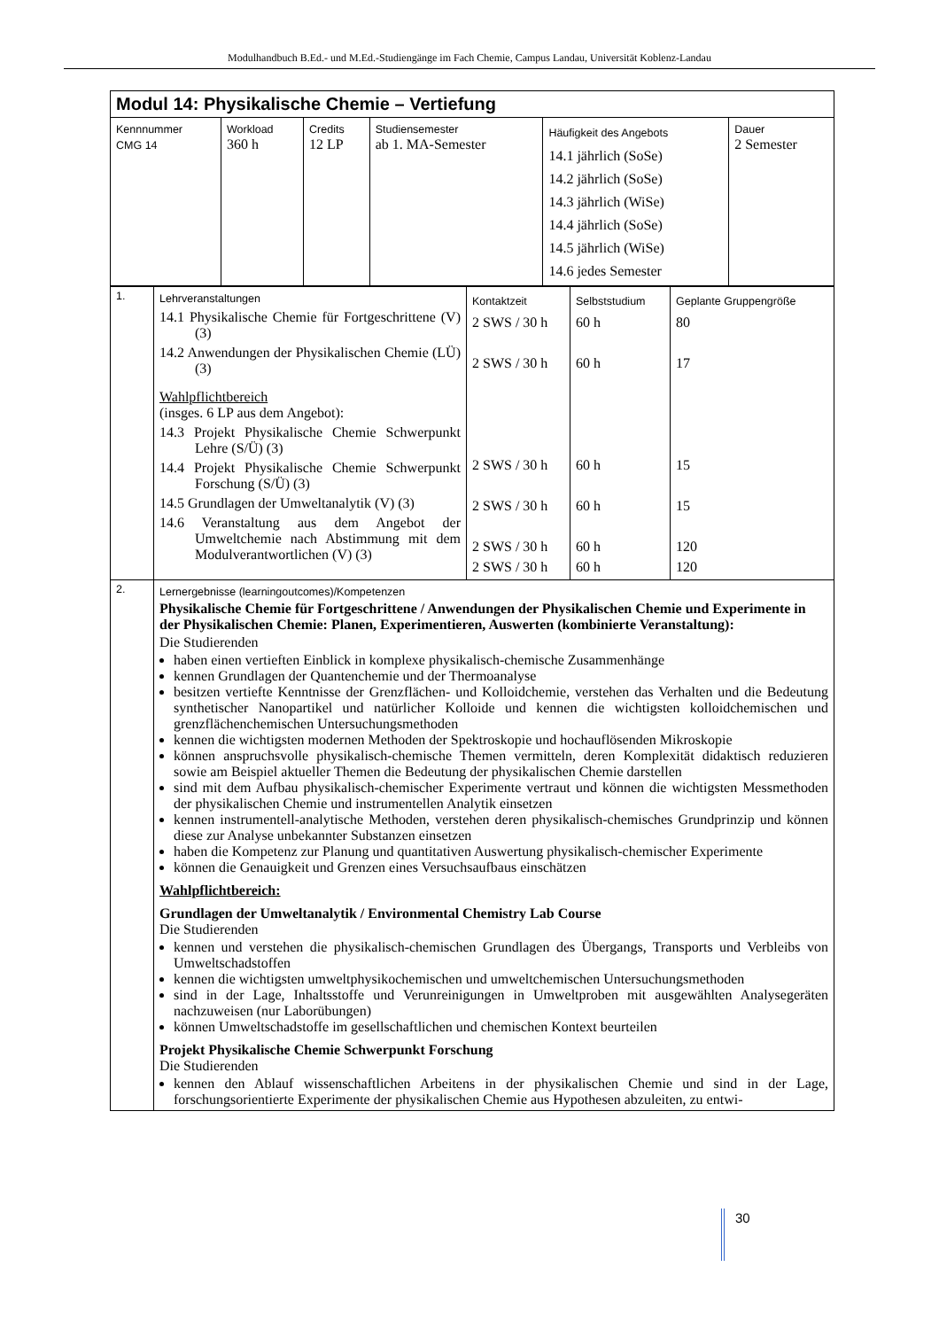Modulhandbuch B.Ed.- und M.Ed.-Studiengänge im Fach Chemie, Campus Landau, Universität Koblenz-Landau
| Modul 14: Physikalische Chemie – Vertiefung | | | | | |
| Kennnummer CMG 14 | Workload 360 h | Credits 12 LP | Studiensemester ab 1. MA-Semester | Häufigkeit des Angebots 14.1 jährlich (SoSe) 14.2 jährlich (SoSe) 14.3 jährlich (WiSe) 14.4 jährlich (SoSe) 14.5 jährlich (WiSe) 14.6 jedes Semester | Dauer 2 Semester |
| 1. | Lehrveranstaltungen 14.1 Physikalische Chemie für Fortgeschrittene (V) (3) 14.2 Anwendungen der Physikalischen Chemie (LÜ) (3) Wahlpflichtbereich (insges. 6 LP aus dem Angebot): 14.3 Projekt Physikalische Chemie Schwerpunkt Lehre (S/Ü) (3) 14.4 Projekt Physikalische Chemie Schwerpunkt Forschung (S/Ü) (3) 14.5 Grundlagen der Umweltanalytik (V) (3) 14.6 Veranstaltung aus dem Angebot der Umweltchemie nach Abstimmung mit dem Modulverantwortlichen (V) (3) | Kontaktzeit 2 SWS / 30 h 2 SWS / 30 h 2 SWS / 30 h 2 SWS / 30 h 2 SWS / 30 h 2 SWS / 30 h | Selbststudium 60 h 60 h 60 h 60 h 60 h 60 h | Geplante Gruppengröße 80 17 15 15 120 120 |
| 2. | Lernergebnisse (learningoutcomes)/Kompetenzen Physikalische Chemie für Fortgeschrittene / Anwendungen der Physikalischen Chemie und Experimente in der Physikalischen Chemie: Planen, Experimentieren, Auswerten (kombinierte Veranstaltung): Die Studierenden haben einen vertieften Einblick in komplexe physikalisch-chemische Zusammenhänge kennen Grundlagen der Quantenchemie und der Thermoanalyse besitzen vertiefte Kenntnisse der Grenzflächen- und Kolloidchemie, verstehen das Verhalten und die Bedeutung synthetischer Nanopartikel und natürlicher Kolloide und kennen die wichtigsten kolloidchemischen und grenzflächenchemischen Untersuchungsmethoden kennen die wichtigsten modernen Methoden der Spektroskopie und hochauflösenden Mikroskopie können anspruchsvolle physikalisch-chemische Themen vermitteln, deren Komplexität didaktisch reduzieren sowie am Beispiel aktueller Themen die Bedeutung der physikalischen Chemie darstellen sind mit dem Aufbau physikalisch-chemischer Experimente vertraut und können die wichtigsten Messmethoden der physikalischen Chemie und instrumentellen Analytik einsetzen kennen instrumentell-analytische Methoden, verstehen deren physikalisch-chemisches Grundprinzip und können diese zur Analyse unbekannter Substanzen einsetzen haben die Kompetenz zur Planung und quantitativen Auswertung physikalisch-chemischer Experimente können die Genauigkeit und Grenzen eines Versuchsaufbaus einschätzen Wahlpflichtbereich: Grundlagen der Umweltanalytik / Environmental Chemistry Lab Course Die Studierenden kennen und verstehen die physikalisch-chemischen Grundlagen des Übergangs, Transports und Verbleibs von Umweltschadstoffen kennen die wichtigsten umweltphysikochemischen und umweltchemischen Untersuchungsmethoden sind in der Lage, Inhaltsstoffe und Verunreinigungen in Umweltproben mit ausgewählten Analysegeräten nachzuweisen (nur Laborübungen) können Umweltschadstoffe im gesellschaftlichen und chemischen Kontext beurteilen Projekt Physikalische Chemie Schwerpunkt Forschung Die Studierenden kennen den Ablauf wissenschaftlichen Arbeitens in der physikalischen Chemie und sind in der Lage, forschungsorientierte Experimente der physikalischen Chemie aus Hypothesen abzuleiten, zu entwi- | | | |
30